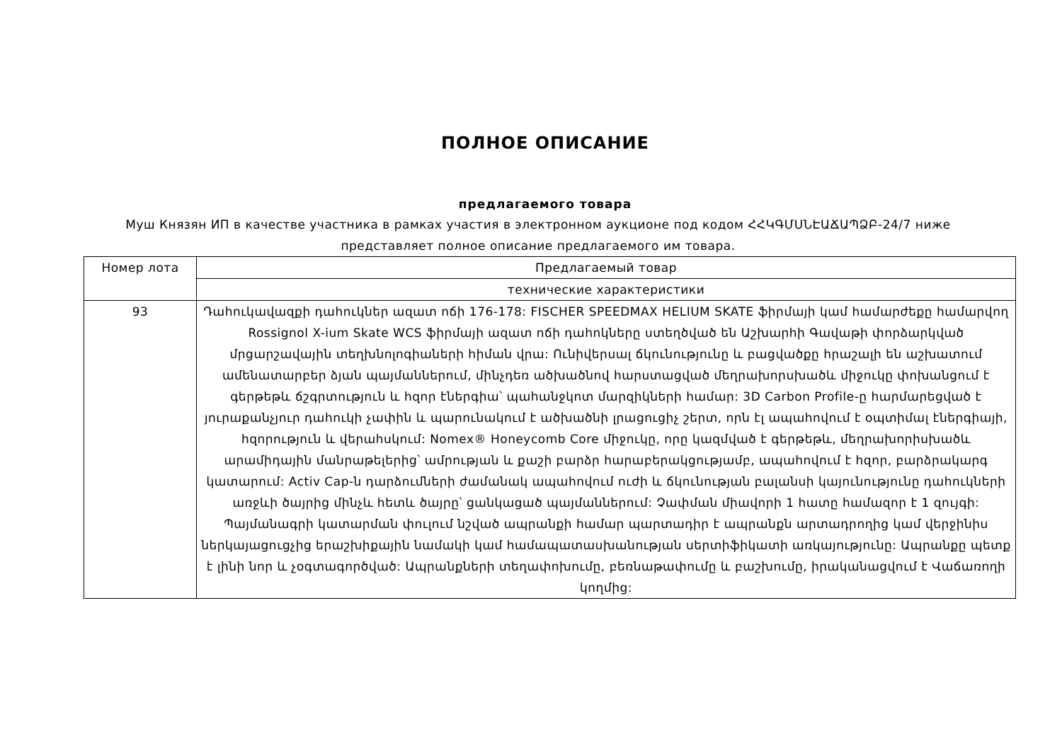ПОЛНОЕ ОПИСАНИЕ
предлагаемого товара
Муш Князян ИП в качестве участника в рамках участия в электронном аукционе под кодом ՀՀԿԳՄՍՆԷԱՃԱՊՁԲ-24/7 ниже представляет полное описание предлагаемого им товара.
| Номер лота | Предлагаемый товар |
| --- | --- |
| | технические характеристики |
| 93 | Դահուկավազքի դահուկներ ազատ ոճի 176-178: FISCHER SPEEDMAX HELIUM SKATE ֆիրմայի կամ համարժեքը համարվող Rossignol X-ium Skate WCS ֆիրմայի ազատ ոճի դահոկները ստեղծված են Աշխարհի Գավաթի փորձարկված մրցարշավային տեղխնոլոգիաների հիման վրա: Ունիվերսալ ճկունությունը և բացվածքը հրաշալի են աշխատում ամենատարբեր ձյան պայմաններում, մինչդեռ ածխածնով հարստացված մեղրախորսխածև միջուկը փոխանցում է գերթեթև ճշգրտություն և հզոր էներգիա՝ պահանջկոտ մարզիկների համար: 3D Carbon Profile-ը հարմարեցված է յուրաքանչյուր դահուկի չափին և պարունակում է ածխածնի լրացուցիչ շերտ, որն էլ ապահովում է օպտիմալ էներգիայի, հզորություն և վերահսկում: Nomex® Honeycomb Core միջուկը, որը կազմված է գերթեթև, մեղրախորիսխածև արամիդային մանրաթելերից՝ ամրության և քաշի բարձր հարաբերակցությամբ, ապահովում է հզոր, բարձրակարգ կատարում: Activ Cap-ն դարձումների ժամանակ ապահովում ուժի և ճկունության բալանսի կայունությունը դահուկների առջևի ծայրից մինչև հետև ծայրը՝ ցանկացած պայմաններում: Չափման միավորի 1 հատը համազոր է 1 զույգի: Պայմանագրի կատարման փուլում նշված ապրանքի համար պարտադիր է ապրանքն արտադրողից կամ վերջինիս ներկայացուցչից երաշխիքային նամակի կամ համապատասխանության սերտիֆիկատի առկայությունը: Ապրանքը պետք է լինի նոր և չօգտագործված: Ապրանքների տեղափոխումը, բեռնաթափումը և բաշխումը, իրականացվում է Վաճառողի կողմից: |